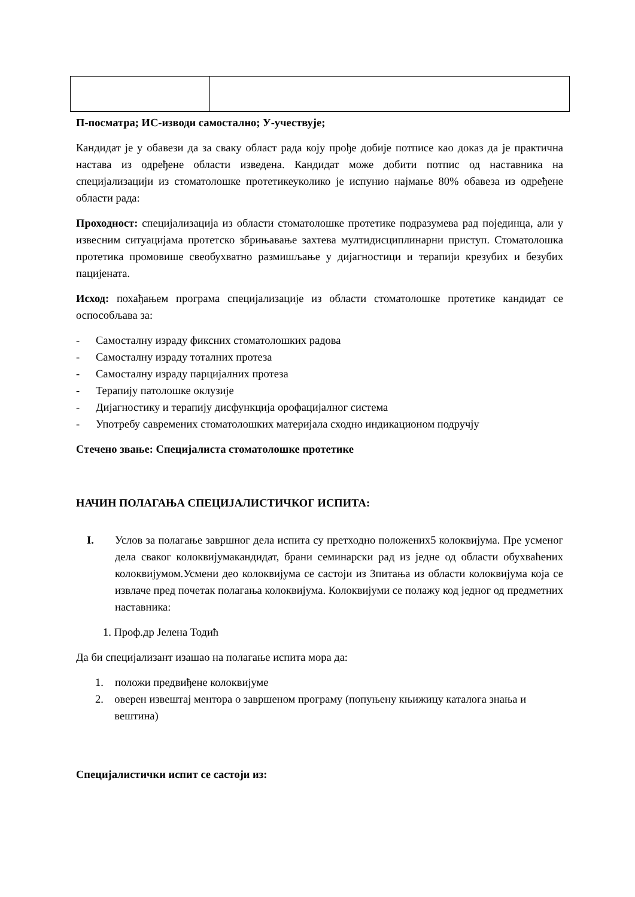П-посматра; ИС-изводи самостално; У-учествује;
Кандидат је у обавези да за сваку област рада коју прође добије потписе као доказ да је практична настава из одређене области изведена. Кандидат може добити потпис од наставника на специјализацији из стоматолошке протетикеуколико је испунио најмање 80% обавеза из одређене области рада:
Проходност: специјализација из области стоматолошке протетике подразумева рад појединца, али у извесним ситуацијама протетско збрињавање захтева мултидисциплинарни приступ. Стоматолошка протетика промовише свеобухватно размишљање у дијагностици и терапији крезубих и безубих пацијената.
Исход: похађањем програма специјализације из области стоматолошке протетике кандидат се оспособљава за:
- Самосталну израду фиксних стоматолошких радова
- Самосталну израду тоталних протеза
- Самосталну израду парцијалних протеза
- Терапију патолошке оклузије
- Дијагностику и терапију дисфункција орофацијалног система
- Употребу савремених стоматолошких материјала сходно индикационом подручју
Стечено звање: Специјалиста стоматолошке протетике
НАЧИН ПОЛАГАЊА СПЕЦИЈАЛИСТИЧКОГ ИСПИТА:
I. Услов за полагање завршног дела испита су претходно положених5 колоквијума. Пре усменог дела сваког колоквијумакандидат, брани семинарски рад из једне од области обухваћених колоквијумом.Усмени део колоквијума се састоји из 3питања из области колоквијума која се извлаче пред почетак полагања колоквијума. Колоквијуми се полажу код једног од предметних наставника:
1. Проф.др Јелена Тодић
Да би специјализант изашао на полагање испита мора да:
1. положи предвиђене колоквијуме
2. оверен извештај ментора о завршеном програму (попуњену књижицу каталога знања и вештина)
Специјалистички испит се састоји из: